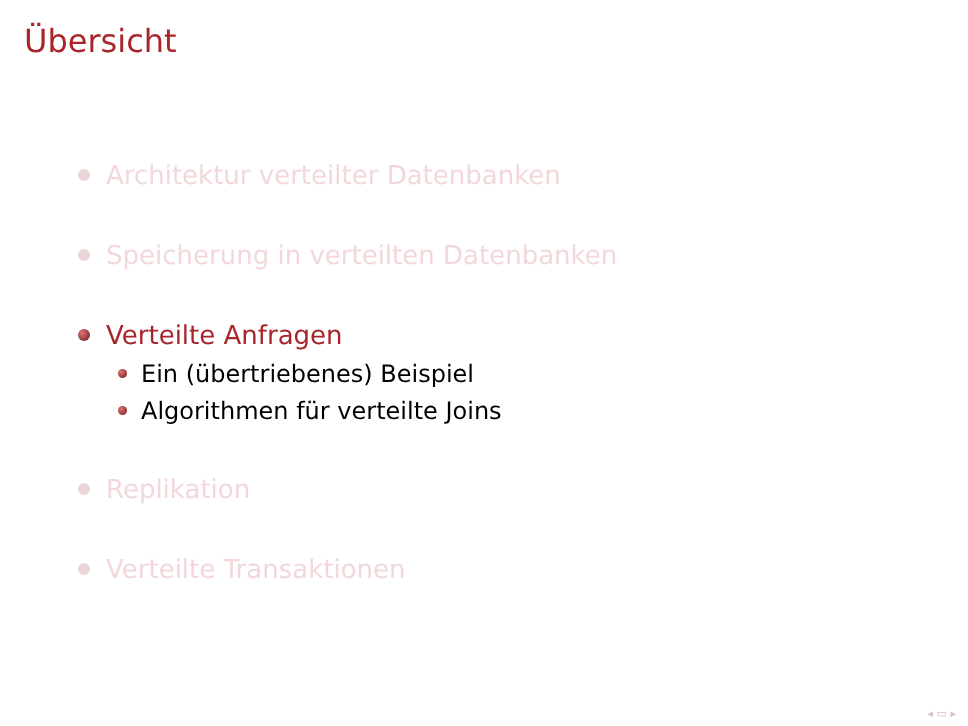Übersicht
Architektur verteilter Datenbanken
Speicherung in verteilten Datenbanken
Verteilte Anfragen
Ein (übertriebenes) Beispiel
Algorithmen für verteilte Joins
Replikation
Verteilte Transaktionen
◂ ▭ ▸